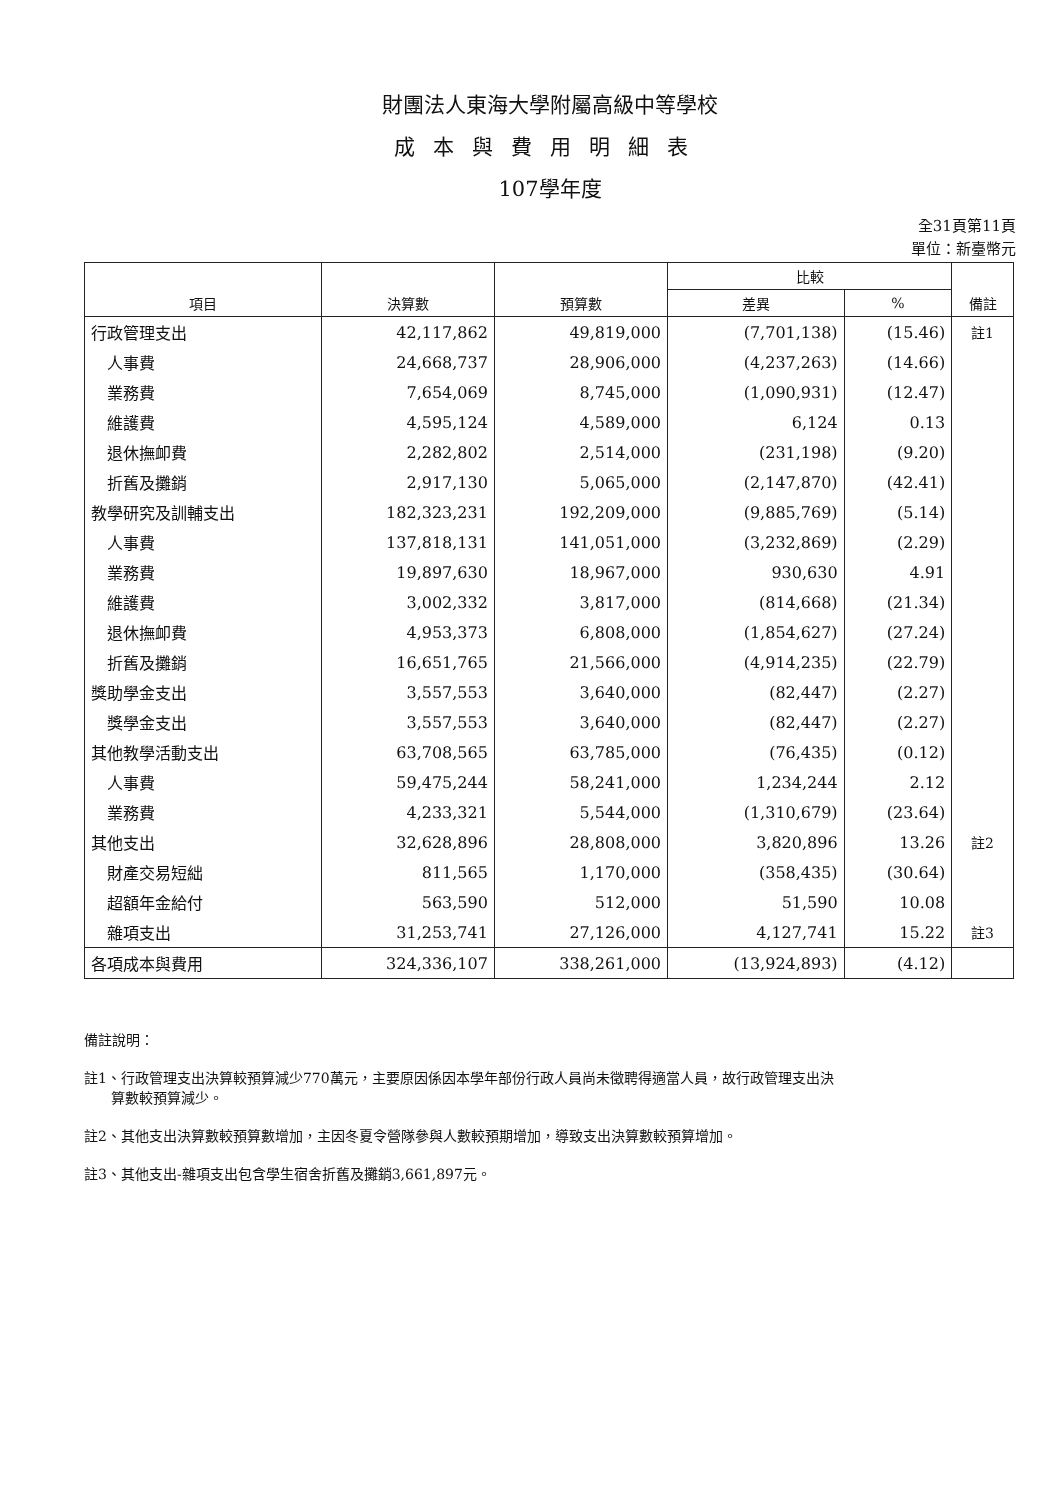財團法人東海大學附屬高級中等學校
成本與費用明細表
107學年度
全31頁第11頁
單位：新臺幣元
| 項目 | 決算數 | 預算數 | 比較 | | 備註 |
| --- | --- | --- | --- | --- | --- |
| | | | 差異 | % | |
| 行政管理支出 | 42,117,862 | 49,819,000 | (7,701,138) | (15.46) | 註1 |
| 人事費 | 24,668,737 | 28,906,000 | (4,237,263) | (14.66) | |
| 業務費 | 7,654,069 | 8,745,000 | (1,090,931) | (12.47) | |
| 維護費 | 4,595,124 | 4,589,000 | 6,124 | 0.13 | |
| 退休撫卹費 | 2,282,802 | 2,514,000 | (231,198) | (9.20) | |
| 折舊及攤銷 | 2,917,130 | 5,065,000 | (2,147,870) | (42.41) | |
| 教學研究及訓輔支出 | 182,323,231 | 192,209,000 | (9,885,769) | (5.14) | |
| 人事費 | 137,818,131 | 141,051,000 | (3,232,869) | (2.29) | |
| 業務費 | 19,897,630 | 18,967,000 | 930,630 | 4.91 | |
| 維護費 | 3,002,332 | 3,817,000 | (814,668) | (21.34) | |
| 退休撫卹費 | 4,953,373 | 6,808,000 | (1,854,627) | (27.24) | |
| 折舊及攤銷 | 16,651,765 | 21,566,000 | (4,914,235) | (22.79) | |
| 獎助學金支出 | 3,557,553 | 3,640,000 | (82,447) | (2.27) | |
| 獎學金支出 | 3,557,553 | 3,640,000 | (82,447) | (2.27) | |
| 其他教學活動支出 | 63,708,565 | 63,785,000 | (76,435) | (0.12) | |
| 人事費 | 59,475,244 | 58,241,000 | 1,234,244 | 2.12 | |
| 業務費 | 4,233,321 | 5,544,000 | (1,310,679) | (23.64) | |
| 其他支出 | 32,628,896 | 28,808,000 | 3,820,896 | 13.26 | 註2 |
| 財產交易短絀 | 811,565 | 1,170,000 | (358,435) | (30.64) | |
| 超額年金給付 | 563,590 | 512,000 | 51,590 | 10.08 | |
| 雜項支出 | 31,253,741 | 27,126,000 | 4,127,741 | 15.22 | 註3 |
| 各項成本與費用 | 324,336,107 | 338,261,000 | (13,924,893) | (4.12) | |
備註說明：
註1、行政管理支出決算較預算減少770萬元，主要原因係因本學年部份行政人員尚未徵聘得適當人員，故行政管理支出決
算數較預算減少。
註2、其他支出決算數較預算數增加，主因冬夏令營隊參與人數較預期增加，導致支出決算數較預算增加。
註3、其他支出-雜項支出包含學生宿舍折舊及攤銷3,661,897元。